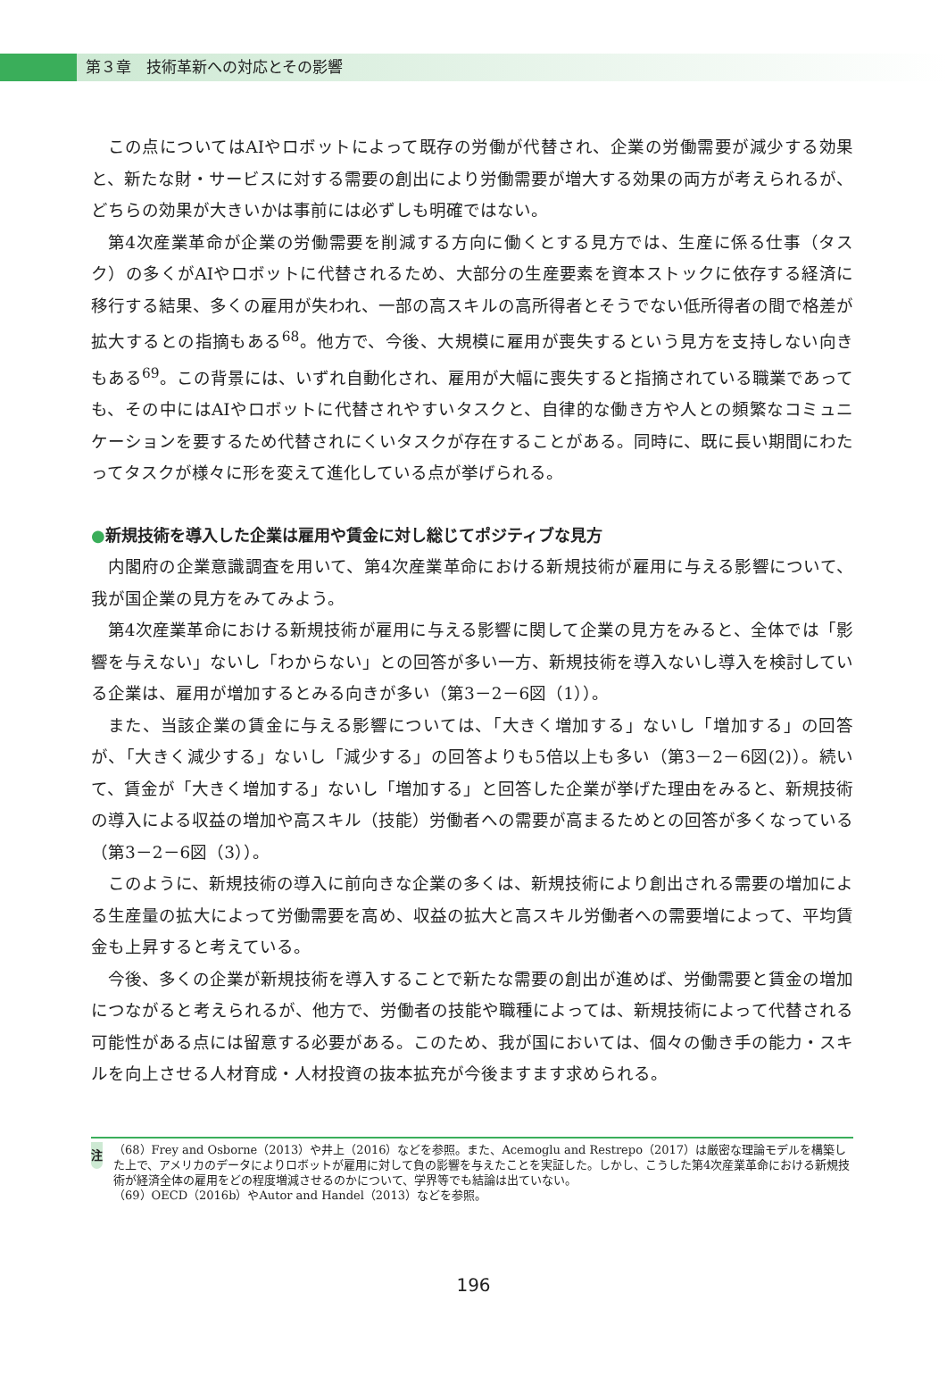第３章　技術革新への対応とその影響
この点についてはAIやロボットによって既存の労働が代替され、企業の労働需要が減少する効果と、新たな財・サービスに対する需要の創出により労働需要が増大する効果の両方が考えられるが、どちらの効果が大きいかは事前には必ずしも明確ではない。
第4次産業革命が企業の労働需要を削減する方向に働くとする見方では、生産に係る仕事（タスク）の多くがAIやロボットに代替されるため、大部分の生産要素を資本ストックに依存する経済に移行する結果、多くの雇用が失われ、一部の高スキルの高所得者とそうでない低所得者の間で格差が拡大するとの指摘もある<sup>68</sup>。他方で、今後、大規模に雇用が喪失するという見方を支持しない向きもある<sup>69</sup>。この背景には、いずれ自動化され、雇用が大幅に喪失すると指摘されている職業であっても、その中にはAIやロボットに代替されやすいタスクと、自律的な働き方や人との頻繁なコミュニケーションを要するため代替されにくいタスクが存在することがある。同時に、既に長い期間にわたってタスクが様々に形を変えて進化している点が挙げられる。
●新規技術を導入した企業は雇用や賃金に対し総じてポジティブな見方
内閣府の企業意識調査を用いて、第4次産業革命における新規技術が雇用に与える影響について、我が国企業の見方をみてみよう。
第4次産業革命における新規技術が雇用に与える影響に関して企業の見方をみると、全体では「影響を与えない」ないし「わからない」との回答が多い一方、新規技術を導入ないし導入を検討している企業は、雇用が増加するとみる向きが多い（第3－2－6図（1））。
また、当該企業の賃金に与える影響については、「大きく増加する」ないし「増加する」の回答が、「大きく減少する」ないし「減少する」の回答よりも5倍以上も多い（第3－2－6図(2)）。続いて、賃金が「大きく増加する」ないし「増加する」と回答した企業が挙げた理由をみると、新規技術の導入による収益の増加や高スキル（技能）労働者への需要が高まるためとの回答が多くなっている（第3－2－6図（3））。
このように、新規技術の導入に前向きな企業の多くは、新規技術により創出される需要の増加による生産量の拡大によって労働需要を高め、収益の拡大と高スキル労働者への需要増によって、平均賃金も上昇すると考えている。
今後、多くの企業が新規技術を導入することで新たな需要の創出が進めば、労働需要と賃金の増加につながると考えられるが、他方で、労働者の技能や職種によっては、新規技術によって代替される可能性がある点には留意する必要がある。このため、我が国においては、個々の働き手の能力・スキルを向上させる人材育成・人材投資の抜本拡充が今後ますます求められる。
注
（68）Frey and Osborne（2013）や井上（2016）などを参照。また、Acemoglu and Restrepo（2017）は厳密な理論モデルを構築した上で、アメリカのデータによりロボットが雇用に対して負の影響を与えたことを実証した。しかし、こうした第4次産業革命における新規技術が経済全体の雇用をどの程度増減させるのかについて、学界等でも結論は出ていない。
（69）OECD（2016b）やAutor and Handel（2013）などを参照。
196